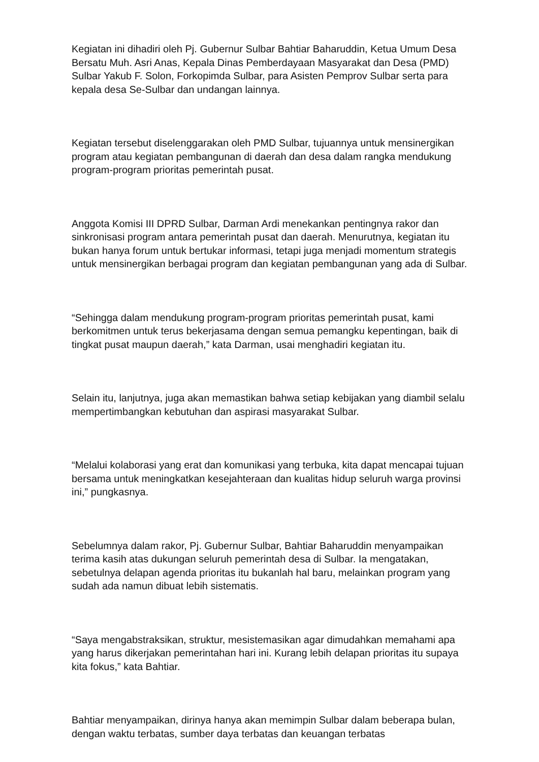Kegiatan ini dihadiri oleh Pj. Gubernur Sulbar Bahtiar Baharuddin, Ketua Umum Desa Bersatu Muh. Asri Anas, Kepala Dinas Pemberdayaan Masyarakat dan Desa (PMD) Sulbar Yakub F. Solon, Forkopimda Sulbar, para Asisten Pemprov Sulbar serta para kepala desa Se-Sulbar dan undangan lainnya.
Kegiatan tersebut diselenggarakan oleh PMD Sulbar, tujuannya untuk mensinergikan program atau kegiatan pembangunan di daerah dan desa dalam rangka mendukung program-program prioritas pemerintah pusat.
Anggota Komisi III DPRD Sulbar, Darman Ardi menekankan pentingnya rakor dan sinkronisasi program antara pemerintah pusat dan daerah. Menurutnya, kegiatan itu bukan hanya forum untuk bertukar informasi, tetapi juga menjadi momentum strategis untuk mensinergikan berbagai program dan kegiatan pembangunan yang ada di Sulbar.
“Sehingga dalam mendukung program-program prioritas pemerintah pusat, kami berkomitmen untuk terus bekerjasama dengan semua pemangku kepentingan, baik di tingkat pusat maupun daerah,” kata Darman, usai menghadiri kegiatan itu.
Selain itu, lanjutnya, juga akan memastikan bahwa setiap kebijakan yang diambil selalu mempertimbangkan kebutuhan dan aspirasi masyarakat Sulbar.
“Melalui kolaborasi yang erat dan komunikasi yang terbuka, kita dapat mencapai tujuan bersama untuk meningkatkan kesejahteraan dan kualitas hidup seluruh warga provinsi ini,” pungkasnya.
Sebelumnya dalam rakor, Pj. Gubernur Sulbar, Bahtiar Baharuddin menyampaikan terima kasih atas dukungan seluruh pemerintah desa di Sulbar. Ia mengatakan, sebetulnya delapan agenda prioritas itu bukanlah hal baru, melainkan program yang sudah ada namun dibuat lebih sistematis.
“Saya mengabstraksikan, struktur, mesistemasikan agar dimudahkan memahami apa yang harus dikerjakan pemerintahan hari ini. Kurang lebih delapan prioritas itu supaya kita fokus,” kata Bahtiar.
Bahtiar menyampaikan, dirinya hanya akan memimpin Sulbar dalam beberapa bulan, dengan waktu terbatas, sumber daya terbatas dan keuangan terbatas